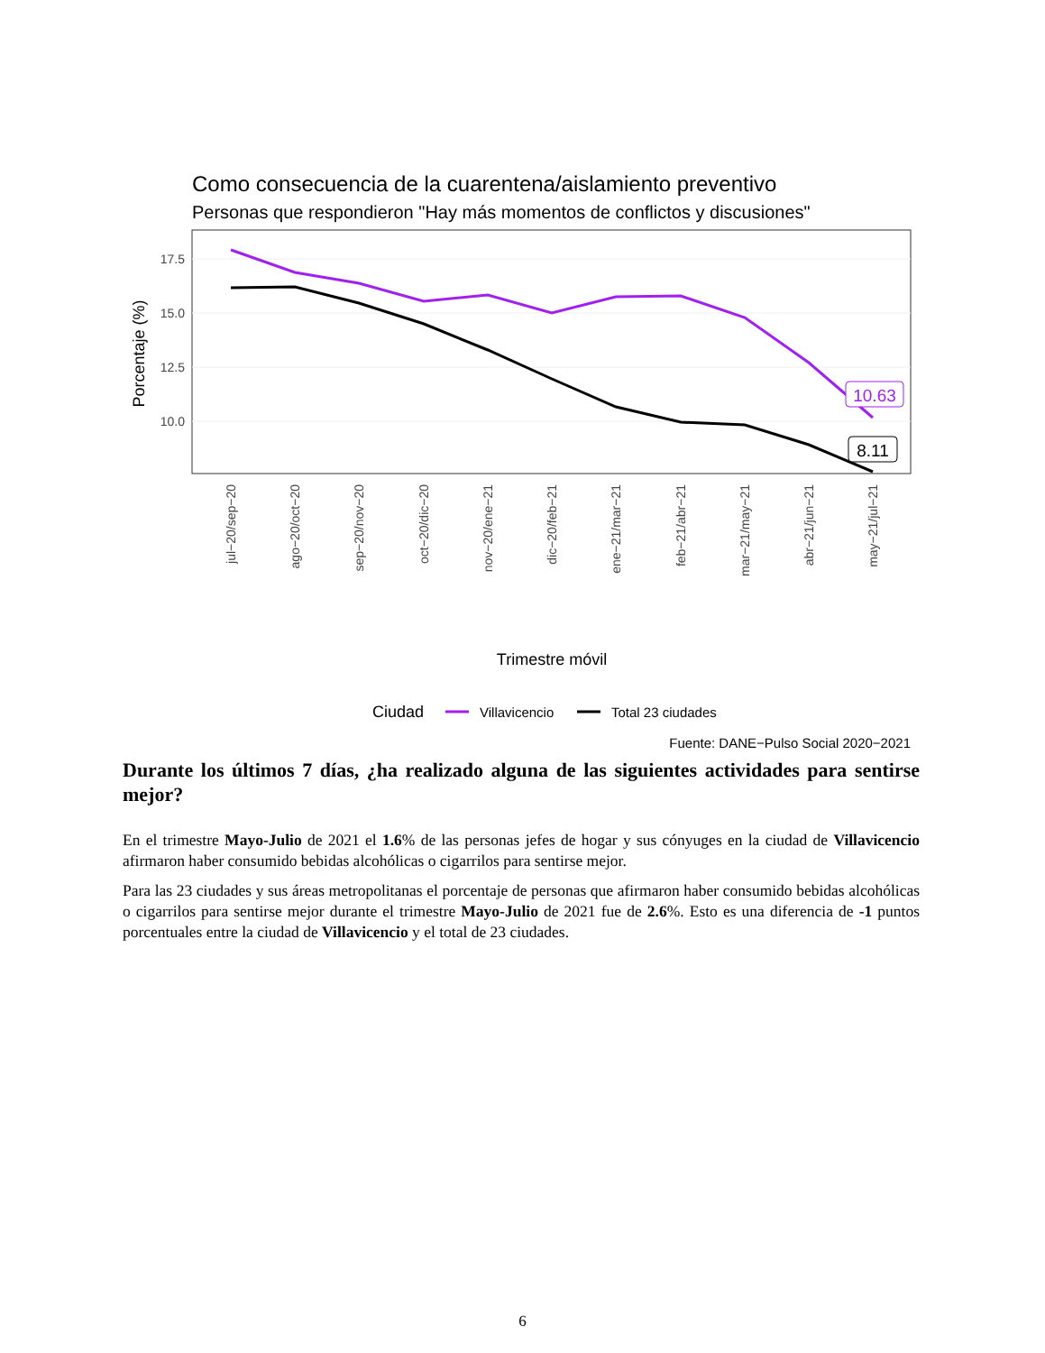Como consecuencia de la cuarentena/aislamiento preventivo
Personas que respondieron "Hay más momentos de conflictos y discusiones"
17.5
15.0
12.5
10.0
Porcentaje (%)
10.63
8.11
jul−20/sep−20
ago−20/oct−20
sep−20/nov−20
oct−20/dic−20
nov−20/ene−21
dic−20/feb−21
ene−21/mar−21
feb−21/abr−21
mar−21/may−21
abr−21/jun−21
may−21/jul−21
Trimestre móvil
Ciudad
Villavicencio
Total 23 ciudades
Fuente: DANE−Pulso Social 2020−2021
Durante los últimos 7 días, ¿ha realizado alguna de las siguientes actividades para sentirse mejor?
En el trimestre Mayo-Julio de 2021 el 1.6% de las personas jefes de hogar y sus cónyuges en la ciudad de Villavicencio afirmaron haber consumido bebidas alcohólicas o cigarrilos para sentirse mejor.
Para las 23 ciudades y sus áreas metropolitanas el porcentaje de personas que afirmaron haber consumido bebidas alcohólicas o cigarrilos para sentirse mejor durante el trimestre Mayo-Julio de 2021 fue de 2.6%. Esto es una diferencia de -1 puntos porcentuales entre la ciudad de Villavicencio y el total de 23 ciudades.
6